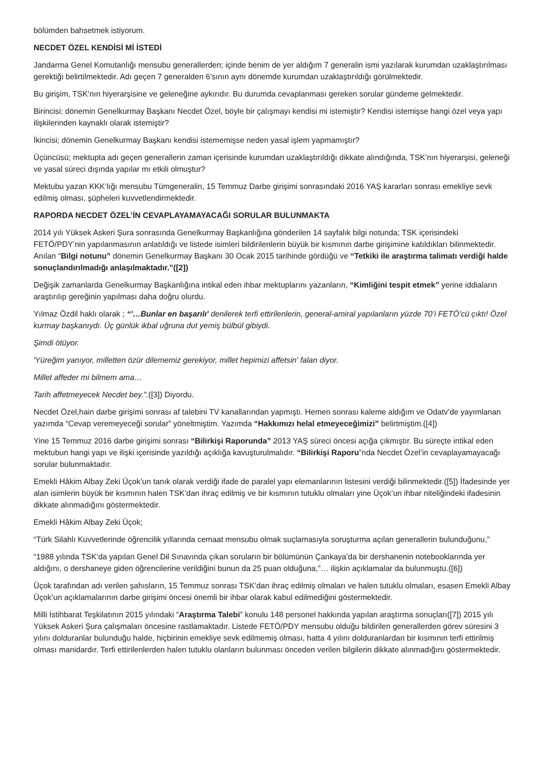bölümden bahsetmek istiyorum.
NECDET ÖZEL KENDİSİ Mİ İSTEDİ
Jandarma Genel Komutanlığı mensubu generallerden; içinde benim de yer aldığım 7 generalin ismi yazılarak kurumdan uzaklaştırılması gerektiği belirtilmektedir. Adı geçen 7 generalden 6’sının aynı dönemde kurumdan uzaklaştırıldığı görülmektedir.
Bu girişim, TSK’nın hiyerarşisine ve geleneğine aykırıdır. Bu durumda cevaplanması gereken sorular gündeme gelmektedir.
Birincisi; dönemin Genelkurmay Başkanı Necdet Özel, böyle bir çalışmayı kendisi mi istemiştir? Kendisi istemişse hangi özel veya yapı ilişkilerinden kaynaklı olarak istemiştir?
İkincisi; dönemin Genelkurmay Başkanı kendisi istememişse neden yasal işlem yapmamıştır?
Üçüncüsü; mektupta adı geçen generallerin zaman içerisinde kurumdan uzaklaştırıldığı dikkate alındığında, TSK’nın hiyerarşisi, geleneği ve yasal süreci dışında yapılar mı etkili olmuştur?
Mektubu yazan KKK‘lığı mensubu Tümgeneralin, 15 Temmuz Darbe girişimi sonrasındaki 2016 YAŞ kararları sonrası emekliye sevk edilmiş olması, şüpheleri kuvvetlendirmektedir.
RAPORDA NECDET ÖZEL’İN CEVAPLAYAMAYACAĞI SORULAR BULUNMAKTA
2014 yılı Yüksek Askeri Şura sonrasında Genelkurmay Başkanlığına gönderilen 14 sayfalık bilgi notunda; TSK içerisindeki FETÖ/PDY’nin yapılanmasının anlatıldığı ve listede isimleri bildirilenlerin büyük bir kısmının darbe girişimine katıldıkları bilinmektedir. Anılan “Bilgi notunu” dönemin Genelkurmay Başkanı 30 Ocak 2015 tarihinde gördüğü ve “Tetkiki ile araştırma talimatı verdiği halde sonuçlandırılmadığı anlaşılmaktadır.”([2])
Değişik zamanlarda Genelkurmay Başkanlığına intikal eden ihbar mektuplarını yazanların, “Kimliğini tespit etmek” yerine iddiaların araştırılıp gereğinin yapılması daha doğru olurdu.
Yılmaz Özdil haklı olarak ; “'…Bunlar en başarılı' denilerek terfi ettirilenlerin, general-amiral yapılanların yüzde 70’i FETÖ’cü çıktı! Özel kurmay başkanıydı. Üç günlük ikbal uğruna dut yemiş bülbül gibiydi.
Şimdi ötüyor.
'Yüreğim yanıyor, milletten özür dilememiz gerekiyor, millet hepimizi affetsin' falan diyor.
Millet affeder mi bilmem ama…
Tarih affetmeyecek Necdet bey.”.([3]) Diyordu.
Necdet Özel,hain darbe girişimi sonrası af talebini TV kanallarından yapmıştı. Hemen sonrası kaleme aldığım ve Odatv’de yayımlanan yazımda “Cevap veremeyeceği sorular” yöneltmiştim. Yazımda “Hakkımızı helal etmeyeceğimizi” belirtmiştim.([4])
Yine 15 Temmuz 2016 darbe girişimi sonrası “Bilirkişi Raporunda” 2013 YAŞ süreci öncesi açığa çıkmıştır. Bu süreçte intikal eden mektubun hangi yapı ve ilişki içerisinde yazıldığı açıklığa kavuşturulmalıdır. “Bilirkişi Raporu”nda Necdet Özel’in cevaplayamayacağı sorular bulunmaktadır.
Emekli Hâkim Albay Zeki Üçok’un tanık olarak verdiği ifade de paralel yapı elemanlarının listesini verdiği bilinmektedir.([5]) İfadesinde yer alan isimlerin büyük bir kısmının halen TSK’dan ihraç edilmiş ve bir kısmının tutuklu olmaları yine Üçok’un ihbar niteliğindeki ifadesinin dikkate alınmadığını göstermektedir.
Emekli Hâkim Albay Zeki Üçok;
“Türk Silahlı Kuvvetlerinde öğrencilik yıllarında cemaat mensubu olmak suçlamasıyla soruşturma açılan generallerin bulunduğunu,”
“1988 yılında TSK’da yapılan Genel Dil Sınavında çıkan soruların bir bölümünün Çankaya’da bir dershanenin notebooklarında yer aldığını, o dershaneye giden öğrencilerine verildiğini bunun da 25 puan olduğuna,”… ilişkin açıklamalar da bulunmuştu.([6])
Üçok tarafından adı verilen şahısların, 15 Temmuz sonrası TSK’dan ihraç edilmiş olmaları ve halen tutuklu olmaları, esasen Emekli Albay Üçok’un açıklamalarının darbe girişimi öncesi önemli bir ihbar olarak kabul edilmediğini göstermektedir.
Milli İstihbarat Teşkilatının 2015 yılındaki “Araştırma Talebi” konulu 148 personel hakkında yapılan araştırma sonuçları([7]) 2015 yılı Yüksek Askeri Şura çalışmaları öncesine rastlamaktadır. Listede FETÖ/PDY mensubu olduğu bildirilen generallerden görev süresini 3 yılını dolduranlar bulunduğu halde, hiçbirinin emekliye sevk edilmemiş olması, hatta 4 yılını dolduranlardan bir kısmının terfi ettirilmiş olması manidardır. Terfi ettirilenlerden halen tutuklu olanların bulunması önceden verilen bilgilerin dikkate alınmadığını göstermektedir.